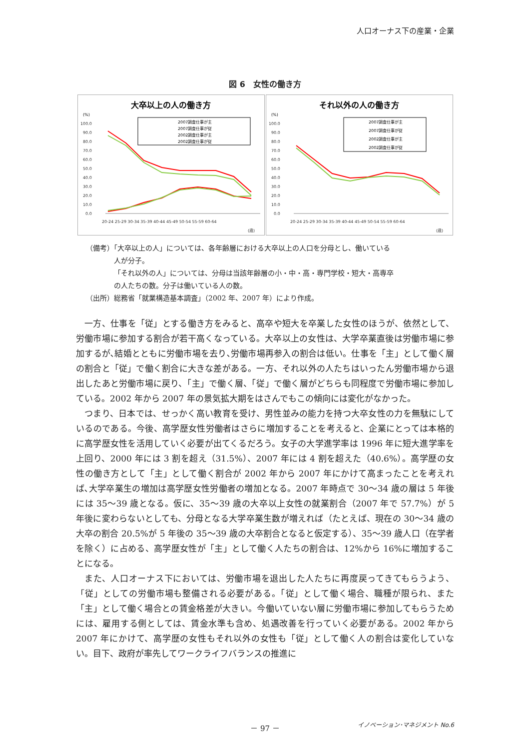人口オーナス下の産業・企業
図 6　女性の働き方
大卒以上の人の働き方
(%)
100.0
90.0
80.0
70.0
60.0
50.0
40.0
30.0
20.0
10.0
0.0
2007調査仕事が主
2007調査仕事が従
2002調査仕事が主
2002調査仕事が従
20-24 25-29 30-34 35-39 40-44 45-49 50-54 55-59 60-64
(歳)
それ以外の人の働き方
(%)
100.0
90.0
80.0
70.0
60.0
50.0
40.0
30.0
20.0
10.0
0.0
2007調査仕事が主
2007調査仕事が従
2002調査仕事が主
2002調査仕事が従
20-24 25-29 30-34 35-39 40-44 45-49 50-54 55-59 60-64
(歳)
（備考）「大卒以上の人」については、各年齢層における大卒以上の人口を分母とし、働いている
人が分子。
「それ以外の人」については、分母は当該年齢層の小・中・高・専門学校・短大・高専卒
の人たちの数。分子は働いている人の数。
（出所）総務省「就業構造基本調査」（2002 年、2007 年）により作成。
一方、仕事を「従」とする働き方をみると、高卒や短大を卒業した女性のほうが、依然として、労働市場に参加する割合が若干高くなっている。大卒以上の女性は、大学卒業直後は労働市場に参加するが､結婚とともに労働市場を去り､労働市場再参入の割合は低い。仕事を「主」として働く層の割合と「従」で働く割合に大きな差がある。一方、それ以外の人たちはいったん労働市場から退出したあと労働市場に戻り、「主」で働く層、「従」で働く層がどちらも同程度で労働市場に参加している。2002 年から 2007 年の景気拡大期をはさんでもこの傾向には変化がなかった。
つまり、日本では、せっかく高い教育を受け、男性並みの能力を持つ大卒女性の力を無駄にしているのである。今後、高学歴女性労働者はさらに増加することを考えると、企業にとっては本格的に高学歴女性を活用していく必要が出てくるだろう。女子の大学進学率は 1996 年に短大進学率を上回り、2000 年には 3 割を超え（31.5%）、2007 年には 4 割を超えた（40.6%）。高学歴の女性の働き方として「主」として働く割合が 2002 年から 2007 年にかけて高まったことを考えれば､大学卒業生の増加は高学歴女性労働者の増加となる。2007 年時点で 30～34 歳の層は 5 年後には 35～39 歳となる。仮に、35～39 歳の大卒以上女性の就業割合（2007 年で 57.7%）が 5 年後に変わらないとしても、分母となる大学卒業生数が増えれば（たとえば、現在の 30～34 歳の大卒の割合 20.5%が 5 年後の 35～39 歳の大卒割合となると仮定する）、35～39 歳人口（在学者を除く）に占める、高学歴女性が「主」として働く人たちの割合は、12%から 16%に増加することになる。
また、人口オーナス下においては、労働市場を退出した人たちに再度戻ってきてもらうよう、「従」としての労働市場も整備される必要がある。「従」として働く場合、職種が限られ、また「主」として働く場合との賃金格差が大きい。今働いていない層に労働市場に参加してもらうためには、雇用する側としては、賃金水準も含め、処遇改善を行っていく必要がある。2002 年から 2007 年にかけて、高学歴の女性もそれ以外の女性も「従」として働く人の割合は変化していない。目下、政府が率先してワークライフバランスの推進に
－ 97 － イノベーション･マネジメント No.6